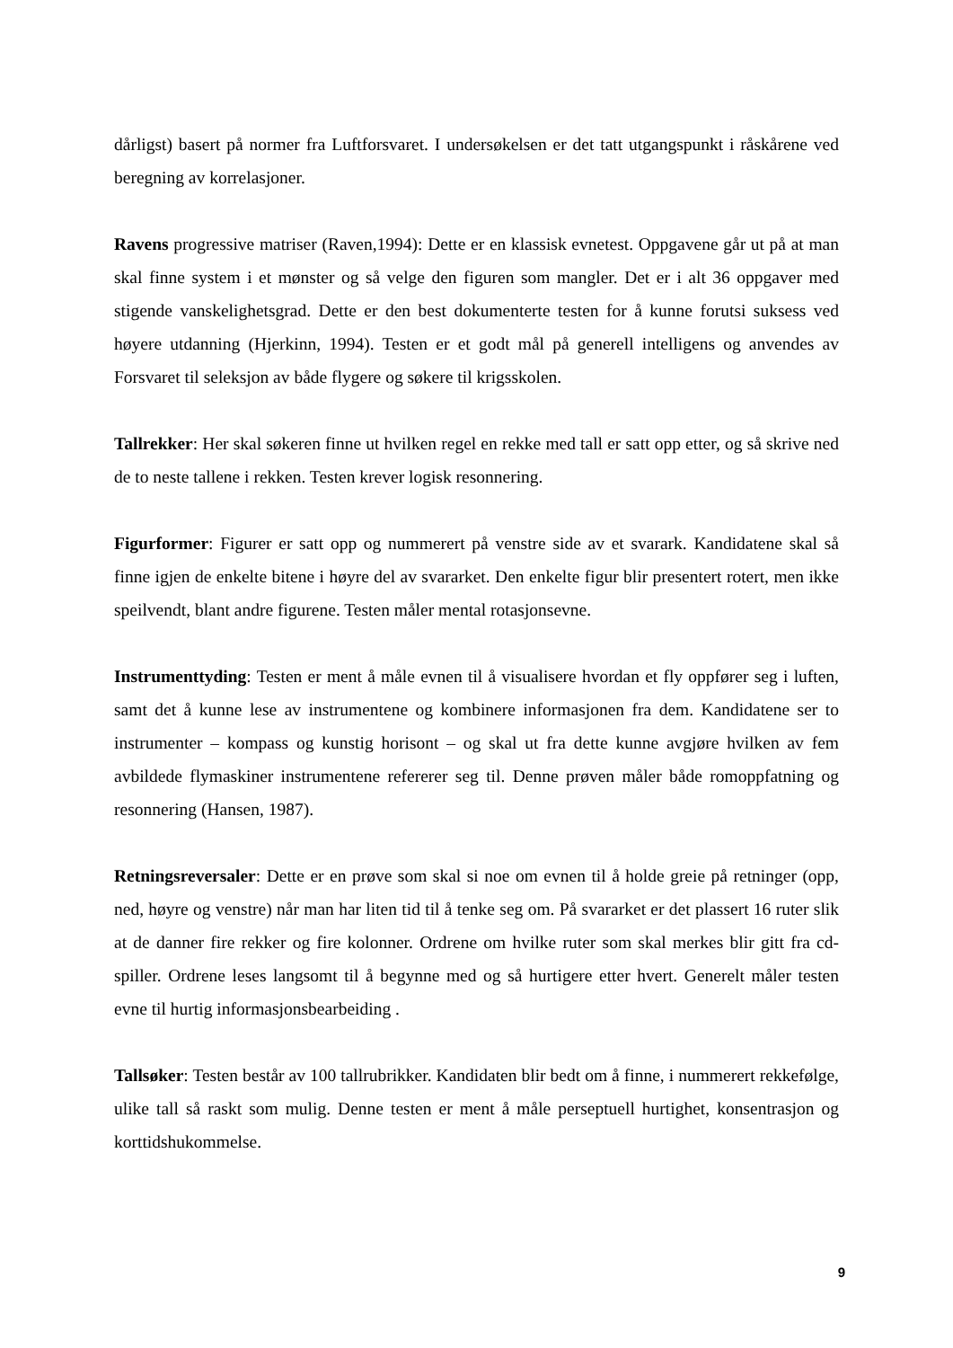dårligst) basert på normer fra Luftforsvaret. I undersøkelsen er det tatt utgangspunkt i råskårene ved beregning av korrelasjoner.
Ravens progressive matriser (Raven,1994): Dette er en klassisk evnetest. Oppgavene går ut på at man skal finne system i et mønster og så velge den figuren som mangler. Det er i alt 36 oppgaver med stigende vanskelighetsgrad. Dette er den best dokumenterte testen for å kunne forutsi suksess ved høyere utdanning (Hjerkinn, 1994). Testen er et godt mål på generell intelligens og anvendes av Forsvaret til seleksjon av både flygere og søkere til krigsskolen.
Tallrekker: Her skal søkeren finne ut hvilken regel en rekke med tall er satt opp etter, og så skrive ned de to neste tallene i rekken. Testen krever logisk resonnering.
Figurformer: Figurer er satt opp og nummerert på venstre side av et svarark. Kandidatene skal så finne igjen de enkelte bitene i høyre del av svararket. Den enkelte figur blir presentert rotert, men ikke speilvendt, blant andre figurene. Testen måler mental rotasjonsevne.
Instrumenttyding: Testen er ment å måle evnen til å visualisere hvordan et fly oppfører seg i luften, samt det å kunne lese av instrumentene og kombinere informasjonen fra dem. Kandidatene ser to instrumenter – kompass og kunstig horisont – og skal ut fra dette kunne avgjøre hvilken av fem avbildede flymaskiner instrumentene refererer seg til. Denne prøven måler både romoppfatning og resonnering (Hansen, 1987).
Retningsreversaler: Dette er en prøve som skal si noe om evnen til å holde greie på retninger (opp, ned, høyre og venstre) når man har liten tid til å tenke seg om. På svararket er det plassert 16 ruter slik at de danner fire rekker og fire kolonner. Ordrene om hvilke ruter som skal merkes blir gitt fra cd-spiller. Ordrene leses langsomt til å begynne med og så hurtigere etter hvert. Generelt måler testen evne til hurtig informasjonsbearbeiding .
Tallsøker: Testen består av 100 tallrubrikker. Kandidaten blir bedt om å finne, i nummerert rekkefølge, ulike tall så raskt som mulig. Denne testen er ment å måle perseptuell hurtighet, konsentrasjon og korttidshukommelse.
9